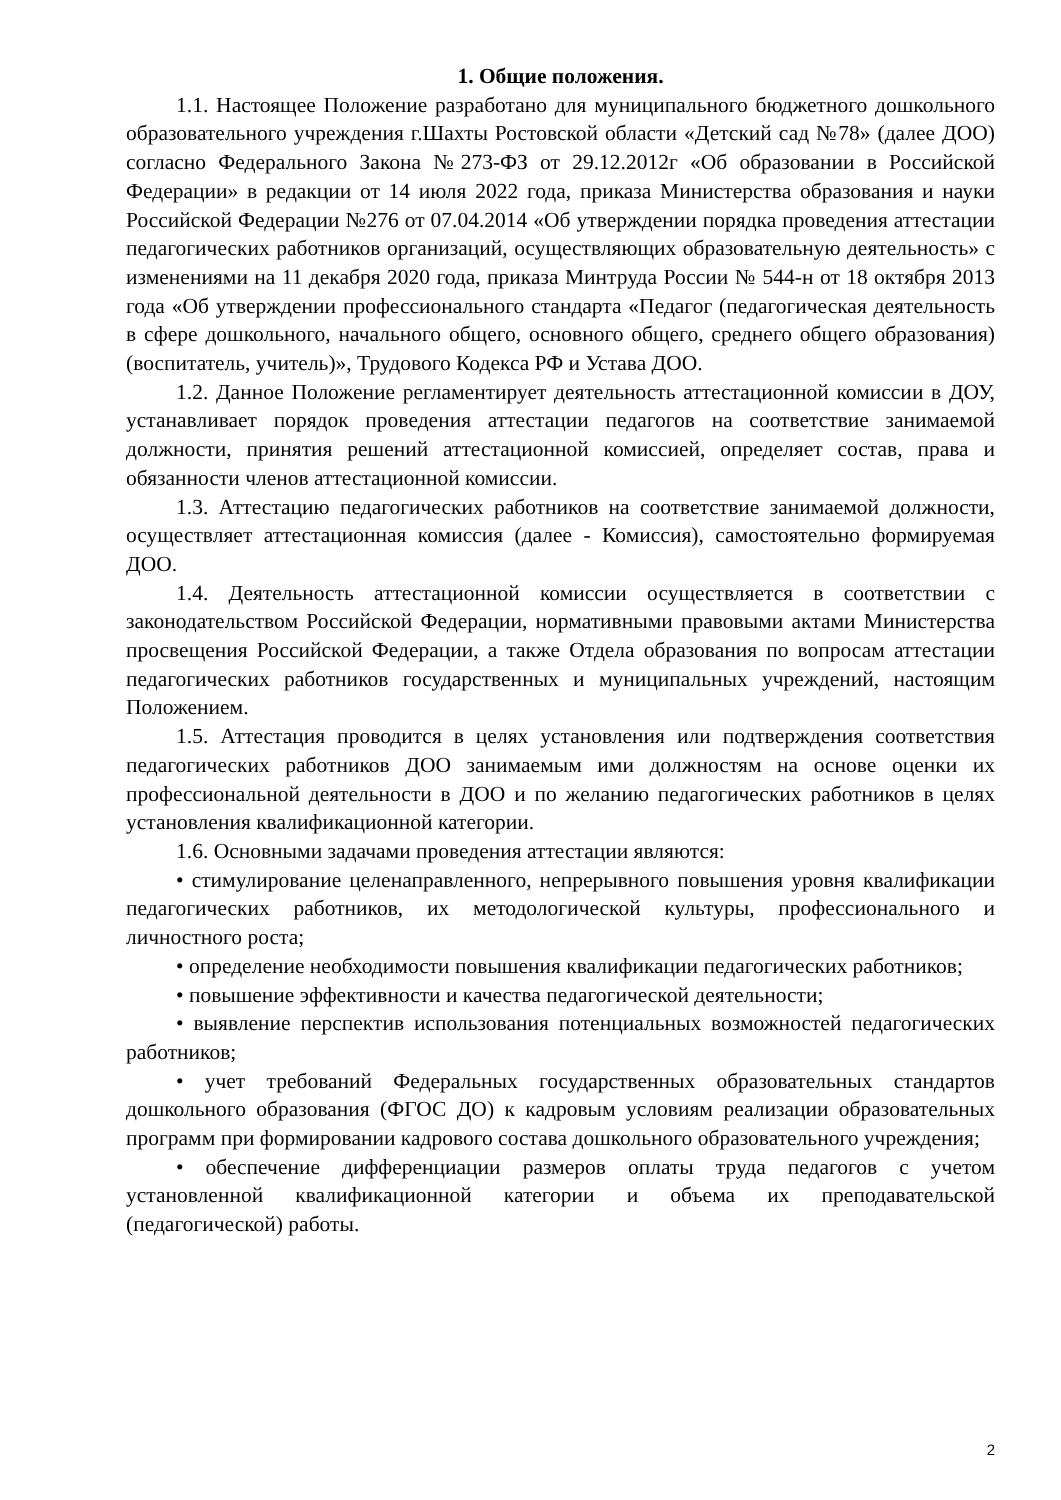1. Общие положения.
1.1. Настоящее Положение разработано для муниципального бюджетного дошкольного образовательного учреждения г.Шахты Ростовской области «Детский сад №78» (далее ДОО) согласно Федерального Закона №273-ФЗ от 29.12.2012г «Об образовании в Российской Федерации» в редакции от 14 июля 2022 года, приказа Министерства образования и науки Российской Федерации №276 от 07.04.2014 «Об утверждении порядка проведения аттестации педагогических работников организаций, осуществляющих образовательную деятельность» с изменениями на 11 декабря 2020 года, приказа Минтруда России № 544-н от 18 октября 2013 года «Об утверждении профессионального стандарта «Педагог (педагогическая деятельность в сфере дошкольного, начального общего, основного общего, среднего общего образования) (воспитатель, учитель)», Трудового Кодекса РФ и Устава ДОО.
1.2. Данное Положение регламентирует деятельность аттестационной комиссии в ДОУ, устанавливает порядок проведения аттестации педагогов на соответствие занимаемой должности, принятия решений аттестационной комиссией, определяет состав, права и обязанности членов аттестационной комиссии.
1.3. Аттестацию педагогических работников на соответствие занимаемой должности, осуществляет аттестационная комиссия (далее - Комиссия), самостоятельно формируемая ДОО.
1.4. Деятельность аттестационной комиссии осуществляется в соответствии с законодательством Российской Федерации, нормативными правовыми актами Министерства просвещения Российской Федерации, а также Отдела образования по вопросам аттестации педагогических работников государственных и муниципальных учреждений, настоящим Положением.
1.5. Аттестация проводится в целях установления или подтверждения соответствия педагогических работников ДОО занимаемым ими должностям на основе оценки их профессиональной деятельности в ДОО и по желанию педагогических работников в целях установления квалификационной категории.
1.6. Основными задачами проведения аттестации являются:
• стимулирование целенаправленного, непрерывного повышения уровня квалификации педагогических работников, их методологической культуры, профессионального и личностного роста;
• определение необходимости повышения квалификации педагогических работников;
• повышение эффективности и качества педагогической деятельности;
• выявление перспектив использования потенциальных возможностей педагогических работников;
• учет требований Федеральных государственных образовательных стандартов дошкольного образования (ФГОС ДО) к кадровым условиям реализации образовательных программ при формировании кадрового состава дошкольного образовательного учреждения;
• обеспечение дифференциации размеров оплаты труда педагогов с учетом установленной квалификационной категории и объема их преподавательской (педагогической) работы.
2